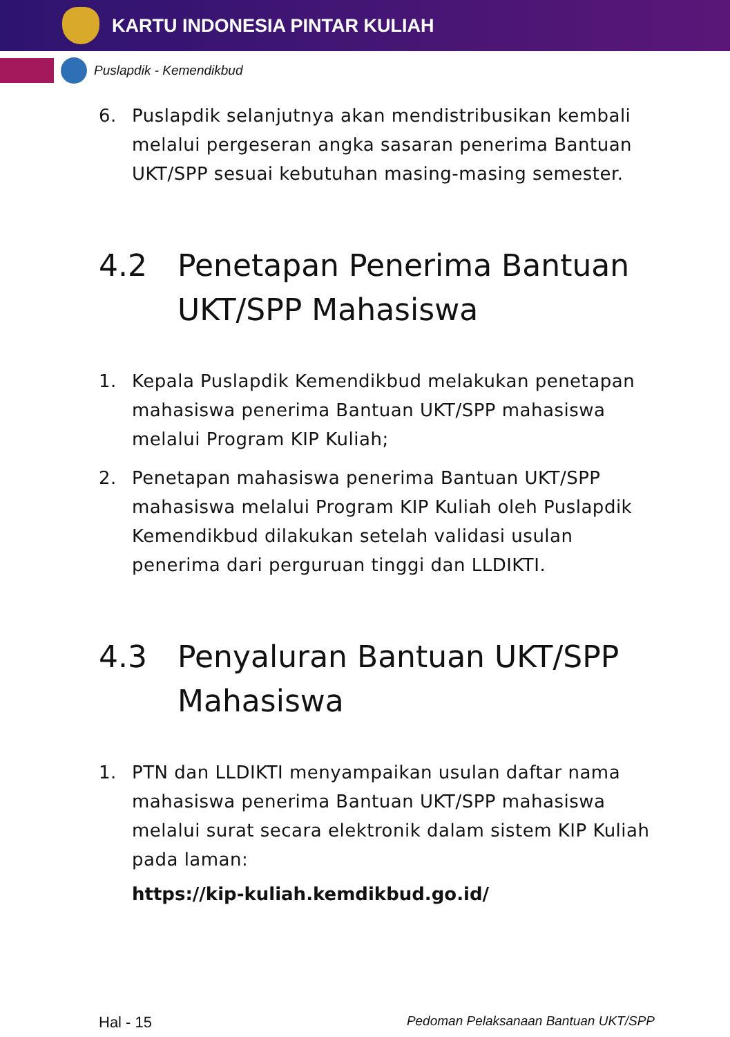KARTU INDONESIA PINTAR KULIAH
Puslapdik - Kemendikbud
6. Puslapdik selanjutnya akan mendistribusikan kembali melalui pergeseran angka sasaran penerima Bantuan UKT/SPP sesuai kebutuhan masing-masing semester.
4.2 Penetapan Penerima Bantuan UKT/SPP Mahasiswa
1. Kepala Puslapdik Kemendikbud melakukan penetapan mahasiswa penerima Bantuan UKT/SPP mahasiswa melalui Program KIP Kuliah;
2. Penetapan mahasiswa penerima Bantuan UKT/SPP mahasiswa melalui Program KIP Kuliah oleh Puslapdik Kemendikbud dilakukan setelah validasi usulan penerima dari perguruan tinggi dan LLDIKTI.
4.3 Penyaluran Bantuan UKT/SPP Mahasiswa
1. PTN dan LLDIKTI menyampaikan usulan daftar nama mahasiswa penerima Bantuan UKT/SPP mahasiswa melalui surat secara elektronik dalam sistem KIP Kuliah pada laman:
https://kip-kuliah.kemdikbud.go.id/
Hal - 15 Pedoman Pelaksanaan Bantuan UKT/SPP